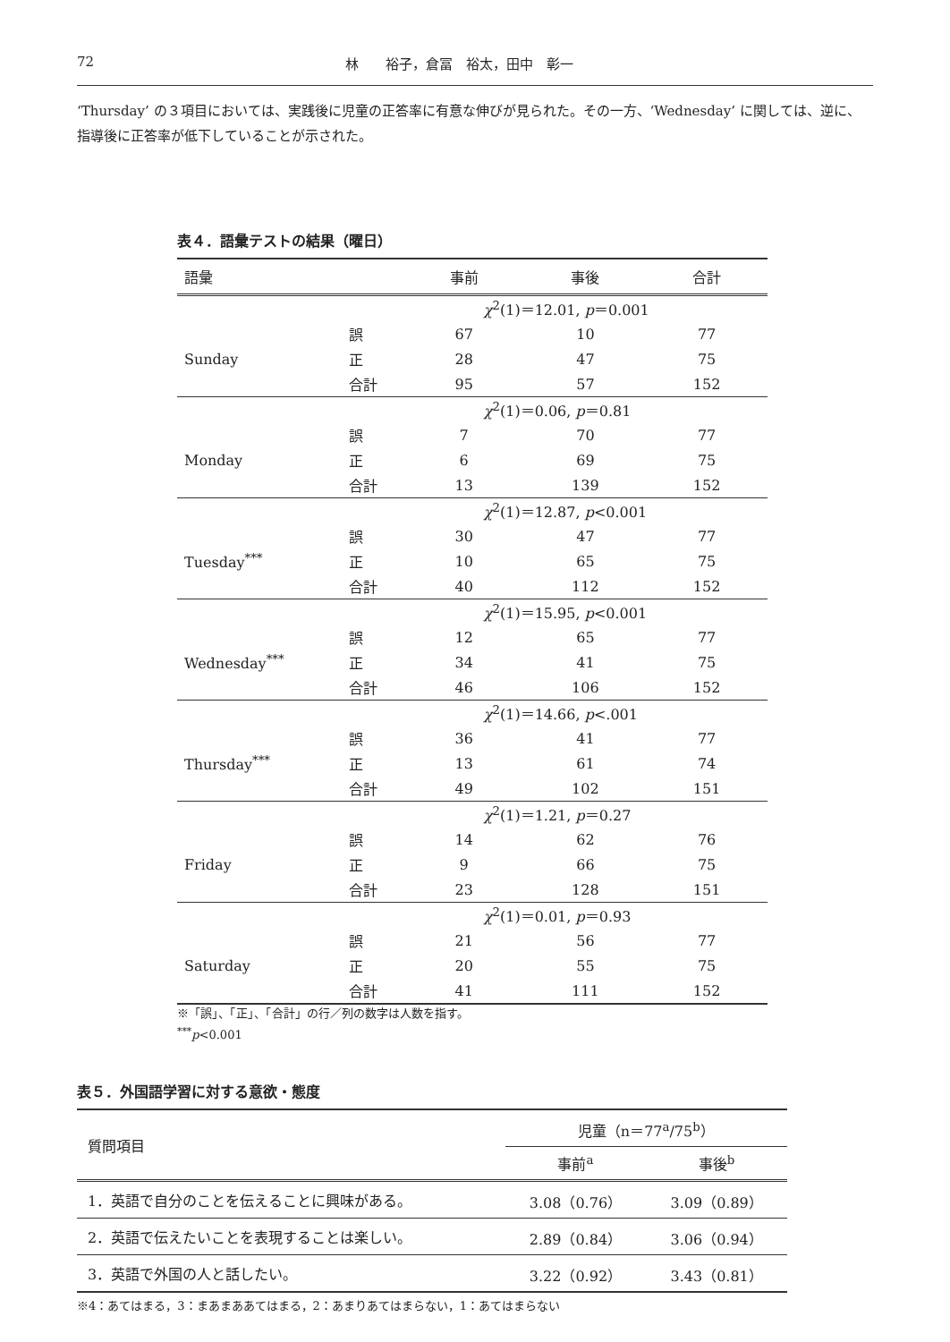72 林　　裕子，倉冨　裕太，田中　彰一
‘Thursday’ の３項目においては、実践後に児童の正答率に有意な伸びが見られた。その一方、‘Wednesday’ に関しては、逆に、指導後に正答率が低下していることが示された。
表４．語彙テストの結果（曜日）
| 語彙 | | 事前 | 事後 | 合計 |
| --- | --- | --- | --- | --- |
| | | χ<sup>2</sup>(1)＝12.01, p ＝0.001 | | |
| Sunday | 誤 | 67 | 10 | 77 |
| | 正 | 28 | 47 | 75 |
| | 合計 | 95 | 57 | 152 |
| | | χ<sup>2</sup>(1)＝0.06, p ＝0.81 | | |
| Monday | 誤 | 7 | 70 | 77 |
| | 正 | 6 | 69 | 75 |
| | 合計 | 13 | 139 | 152 |
| | | χ<sup>2</sup>(1)＝12.87, p <0.001 | | |
| Tuesday<sup>***</sup> | 誤 | 30 | 47 | 77 |
| | 正 | 10 | 65 | 75 |
| | 合計 | 40 | 112 | 152 |
| | | χ<sup>2</sup>(1)＝15.95, p <0.001 | | |
| Wednesday<sup>***</sup> | 誤 | 12 | 65 | 77 |
| | 正 | 34 | 41 | 75 |
| | 合計 | 46 | 106 | 152 |
| | | χ<sup>2</sup>(1)＝14.66, p <.001 | | |
| Thursday<sup>***</sup> | 誤 | 36 | 41 | 77 |
| | 正 | 13 | 61 | 74 |
| | 合計 | 49 | 102 | 151 |
| | | χ<sup>2</sup>(1)＝1.21, p ＝0.27 | | |
| Friday | 誤 | 14 | 62 | 76 |
| | 正 | 9 | 66 | 75 |
| | 合計 | 23 | 128 | 151 |
| | | χ<sup>2</sup>(1)＝0.01, p ＝0.93 | | |
| Saturday | 誤 | 21 | 56 | 77 |
| | 正 | 20 | 55 | 75 |
| | 合計 | 41 | 111 | 152 |
※「誤」、「正」、「合計」の行／列の数字は人数を指す。
<sup>***</sup> p<0.001
表５．外国語学習に対する意欲・態度
| 質問項目 | 児童（n＝77<sup>a</sup>/75<sup>b</sup>） | |
| --- | --- | --- |
| | 事前<sup>a</sup> | 事後<sup>b</sup> |
| 1．英語で自分のことを伝えることに興味がある。 | 3.08（0.76） | 3.09（0.89） |
| 2．英語で伝えたいことを表現することは楽しい。 | 2.89（0.84） | 3.06（0.94） |
| 3．英語で外国の人と話したい。 | 3.22（0.92） | 3.43（0.81） |
※4：あてはまる，3：まあまああてはまる，2：あまりあてはまらない，1：あてはまらない